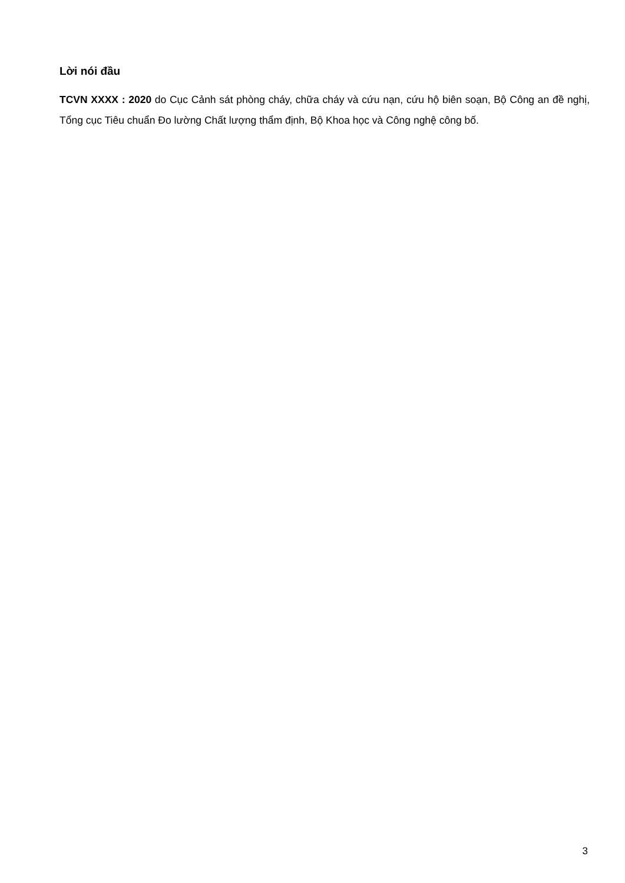Lời nói đầu
TCVN XXXX : 2020 do Cục Cảnh sát phòng cháy, chữa cháy và cứu nạn, cứu hộ biên soạn, Bộ Công an đề nghị, Tổng cục Tiêu chuẩn Đo lường Chất lượng thẩm định, Bộ Khoa học và Công nghệ công bố.
3